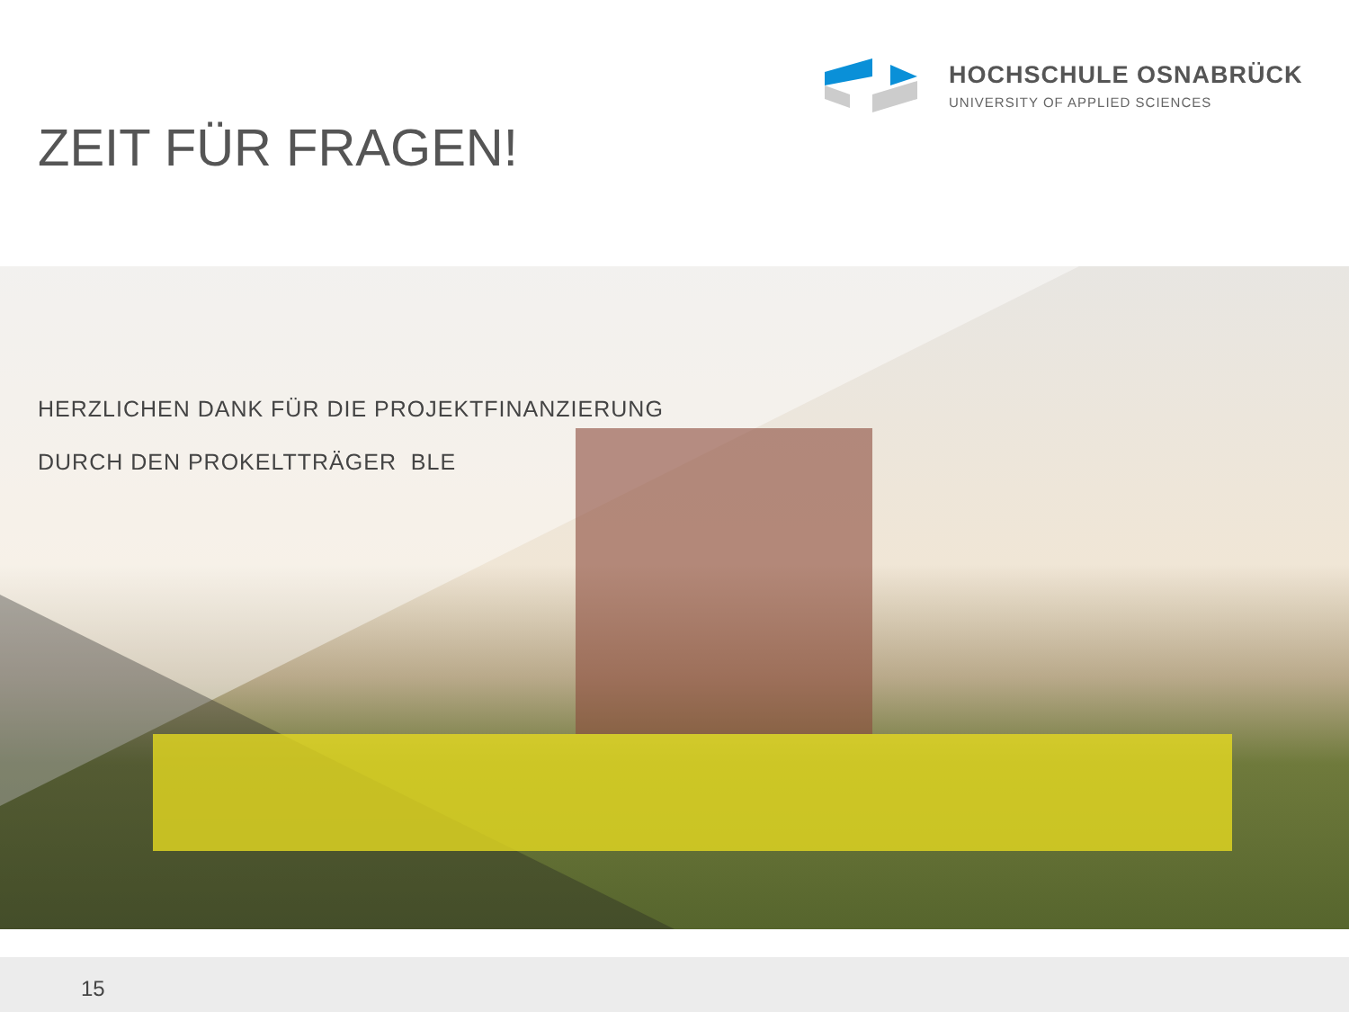HOCHSCHULE OSNABRÜCK
UNIVERSITY OF APPLIED SCIENCES
ZEIT FÜR FRAGEN!
HERZLICHEN DANK FÜR DIE PROJEKTFINANZIERUNG
DURCH DEN PROKELTTRÄGER BLE
15